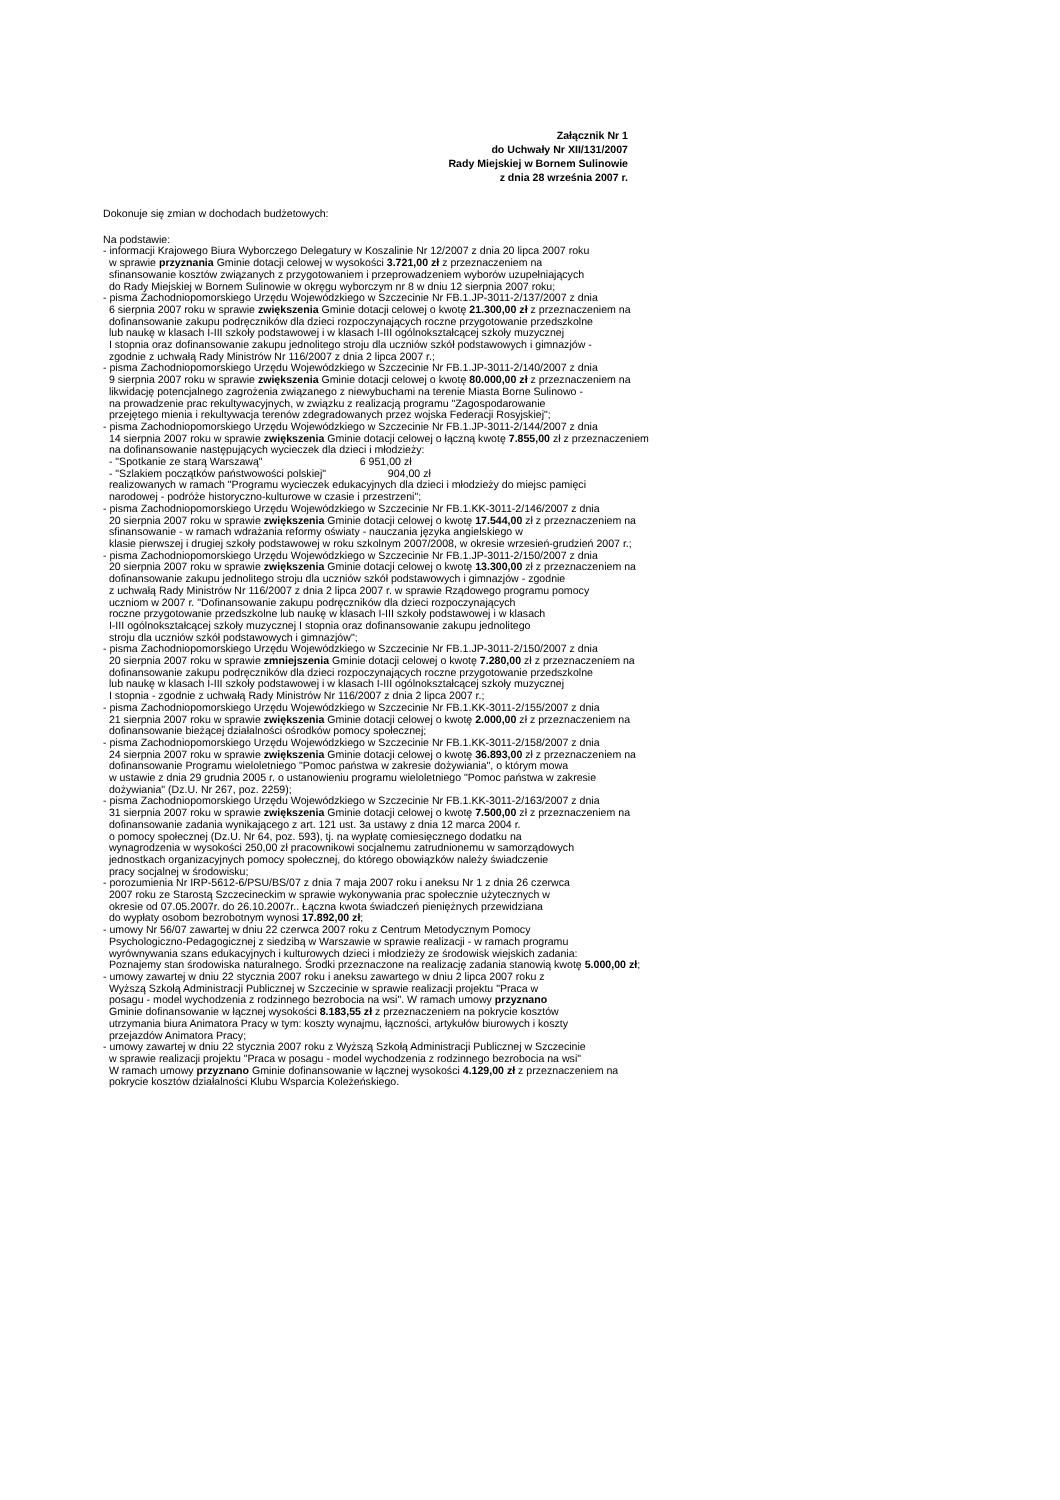Załącznik Nr 1
do Uchwały Nr XII/131/2007
Rady Miejskiej w Bornem Sulinowie
z dnia 28 września 2007 r.
Dokonuje się zmian w dochodach budżetowych:
Na podstawie: - informacji Krajowego Biura Wyborczego Delegatury w Koszalinie Nr 12/2007 z dnia 20 lipca 2007 roku w sprawie przyznania Gminie dotacji celowej w wysokości 3.721,00 zł z przeznaczeniem na sfinansowanie kosztów związanych z przygotowaniem i przeprowadzeniem wyborów uzupełniających do Rady Miejskiej w Bornem Sulinowie w okręgu wyborczym nr 8 w dniu 12 sierpnia 2007 roku; - pisma Zachodniopomorskiego Urzędu Wojewódzkiego w Szczecinie Nr FB.1.JP-3011-2/137/2007 z dnia 6 sierpnia 2007 roku w sprawie zwiększenia Gminie dotacji celowej o kwotę 21.300,00 zł z przeznaczeniem na dofinansowanie zakupu podręczników dla dzieci rozpoczynających roczne przygotowanie przedszkolne lub naukę w klasach I-III szkoły podstawowej i w klasach I-III ogólnokształcącej szkoły muzycznej I stopnia oraz dofinansowanie zakupu jednolitego stroju dla uczniów szkół podstawowych i gimnazjów - zgodnie z uchwałą Rady Ministrów Nr 116/2007 z dnia 2 lipca 2007 r.; - pisma Zachodniopomorskiego Urzędu Wojewódzkiego w Szczecinie Nr FB.1.JP-3011-2/140/2007 z dnia 9 sierpnia 2007 roku w sprawie zwiększenia Gminie dotacji celowej o kwotę 80.000,00 zł z przeznaczeniem na likwidację potencjalnego zagrożenia związanego z niewybuchami na terenie Miasta Borne Sulinowo - na prowadzenie prac rekultywacyjnych, w związku z realizacją programu "Zagospodarowanie przejętego mienia i rekultywacja terenów zdegradowanych przez wojska Federacji Rosyjskiej"; - pisma Zachodniopomorskiego Urzędu Wojewódzkiego w Szczecinie Nr FB.1.JP-3011-2/144/2007 z dnia 14 sierpnia 2007 roku w sprawie zwiększenia Gminie dotacji celowej o łączną kwotę 7.855,00 zł z przeznaczeniem na dofinansowanie następujących wycieczek dla dzieci i młodzieży: - "Spotkanie ze starą Warszawą" 6 951,00 zł - "Szlakiem początków państwowości polskiej" 904,00 zł realizowanych w ramach "Programu wycieczek edukacyjnych dla dzieci i młodzieży do miejsc pamięci narodowej - podróże historyczno-kulturowe w czasie i przestrzeni"; - pisma Zachodniopomorskiego Urzędu Wojewódzkiego w Szczecinie Nr FB.1.KK-3011-2/146/2007 z dnia 20 sierpnia 2007 roku w sprawie zwiększenia Gminie dotacji celowej o kwotę 17.544,00 zł z przeznaczeniem na sfinansowanie - w ramach wdrażania reformy oświaty - nauczania języka angielskiego w klasie pierwszej i drugiej szkoły podstawowej w roku szkolnym 2007/2008, w okresie wrzesień-grudzień 2007 r.; - pisma Zachodniopomorskiego Urzędu Wojewódzkiego w Szczecinie Nr FB.1.JP-3011-2/150/2007 z dnia 20 sierpnia 2007 roku w sprawie zwiększenia Gminie dotacji celowej o kwotę 13.300,00 zł z przeznaczeniem na dofinansowanie zakupu jednolitego stroju dla uczniów szkół podstawowych i gimnazjów - zgodnie z uchwałą Rady Ministrów Nr 116/2007 z dnia 2 lipca 2007 r. w sprawie Rządowego programu pomocy uczniom w 2007 r. "Dofinansowanie zakupu podręczników dla dzieci rozpoczynających roczne przygotowanie przedszkolne lub naukę w klasach I-III szkoły podstawowej i w klasach I-III ogólnokształcącej szkoły muzycznej I stopnia oraz dofinansowanie zakupu jednolitego stroju dla uczniów szkół podstawowych i gimnazjów"; - pisma Zachodniopomorskiego Urzędu Wojewódzkiego w Szczecinie Nr FB.1.JP-3011-2/150/2007 z dnia 20 sierpnia 2007 roku w sprawie zmniejszenia Gminie dotacji celowej o kwotę 7.280,00 zł z przeznaczeniem na dofinansowanie zakupu podręczników dla dzieci rozpoczynających roczne przygotowanie przedszkolne lub naukę w klasach I-III szkoły podstawowej i w klasach I-III ogólnokształcącej szkoły muzycznej I stopnia - zgodnie z uchwałą Rady Ministrów Nr 116/2007 z dnia 2 lipca 2007 r.; - pisma Zachodniopomorskiego Urzędu Wojewódzkiego w Szczecinie Nr FB.1.KK-3011-2/155/2007 z dnia 21 sierpnia 2007 roku w sprawie zwiększenia Gminie dotacji celowej o kwotę 2.000,00 zł z przeznaczeniem na dofinansowanie bieżącej działalności ośrodków pomocy społecznej; - pisma Zachodniopomorskiego Urzędu Wojewódzkiego w Szczecinie Nr FB.1.KK-3011-2/158/2007 z dnia 24 sierpnia 2007 roku w sprawie zwiększenia Gminie dotacji celowej o kwotę 36.893,00 zł z przeznaczeniem na dofinansowanie Programu wieloletniego "Pomoc państwa w zakresie dożywiania", o którym mowa w ustawie z dnia 29 grudnia 2005 r. o ustanowieniu programu wieloletniego "Pomoc państwa w zakresie dożywiania" (Dz.U. Nr 267, poz. 2259); - pisma Zachodniopomorskiego Urzędu Wojewódzkiego w Szczecinie Nr FB.1.KK-3011-2/163/2007 z dnia 31 sierpnia 2007 roku w sprawie zwiększenia Gminie dotacji celowej o kwotę 7.500,00 zł z przeznaczeniem na dofinansowanie zadania wynikającego z art. 121 ust. 3a ustawy z dnia 12 marca 2004 r. o pomocy społecznej (Dz.U. Nr 64, poz. 593), tj. na wypłatę comiesięcznego dodatku na wynagrodzenia w wysokości 250,00 zł pracownikowi socjalnemu zatrudnionemu w samorządowych jednostkach organizacyjnych pomocy społecznej, do którego obowiązków należy świadczenie pracy socjalnej w środowisku; - porozumienia Nr IRP-5612-6/PSU/BS/07 z dnia 7 maja 2007 roku i aneksu Nr 1 z dnia 26 czerwca 2007 roku ze Starostą Szczecineckim w sprawie wykonywania prac społecznie użytecznych w okresie od 07.05.2007r. do 26.10.2007r.. Łączna kwota świadczeń pieniężnych przewidziana do wypłaty osobom bezrobotnym wynosi 17.892,00 zł; - umowy Nr 56/07 zawartej w dniu 22 czerwca 2007 roku z Centrum Metodycznym Pomocy Psychologiczno-Pedagogicznej z siedzibą w Warszawie w sprawie realizacji - w ramach programu wyrównywania szans edukacyjnych i kulturowych dzieci i młodzieży ze środowisk wiejskich zadania: Poznajemy stan środowiska naturalnego. Środki przeznaczone na realizację zadania stanowią kwotę 5.000,00 zł; - umowy zawartej w dniu 22 stycznia 2007 roku i aneksu zawartego w dniu 2 lipca 2007 roku z Wyższą Szkołą Administracji Publicznej w Szczecinie w sprawie realizacji projektu "Praca w posagu - model wychodzenia z rodzinnego bezrobocia na wsi". W ramach umowy przyznano Gminie dofinansowanie w łącznej wysokości 8.183,55 zł z przeznaczeniem na pokrycie kosztów utrzymania biura Animatora Pracy w tym: koszty wynajmu, łączności, artykułów biurowych i koszty przejazdów Animatora Pracy; - umowy zawartej w dniu 22 stycznia 2007 roku z Wyższą Szkołą Administracji Publicznej w Szczecinie w sprawie realizacji projektu "Praca w posagu - model wychodzenia z rodzinnego bezrobocia na wsi" W ramach umowy przyznano Gminie dofinansowanie w łącznej wysokości 4.129,00 zł z przeznaczeniem na pokrycie kosztów działalności Klubu Wsparcia Koleżeńskiego.